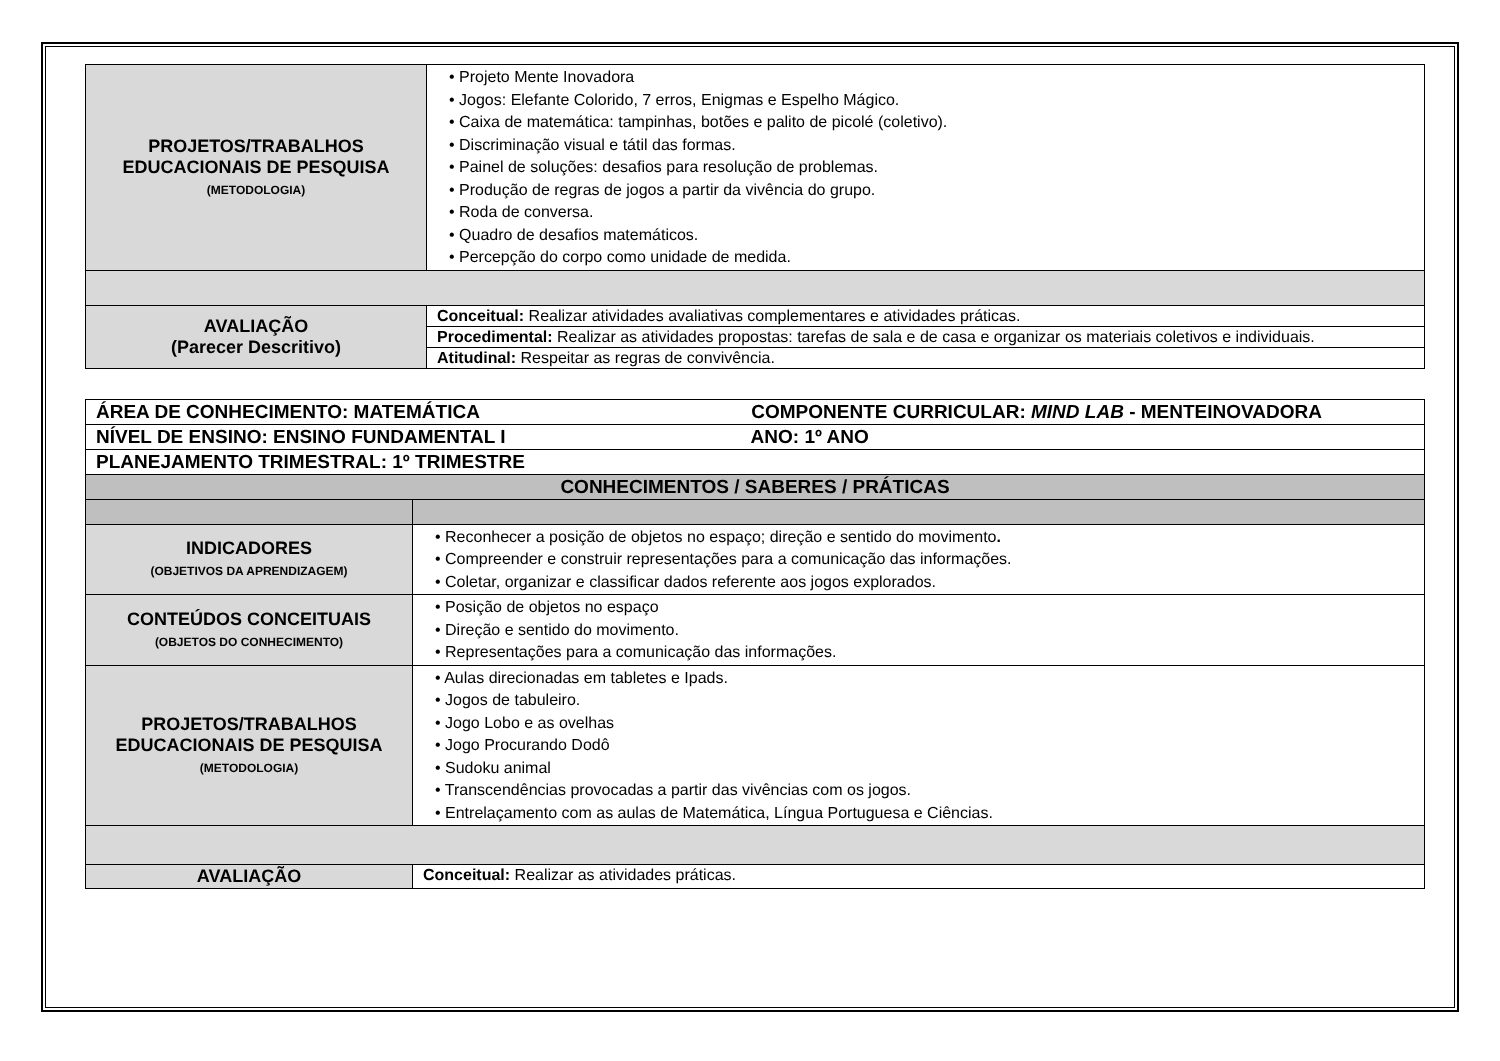| PROJETOS/TRABALHOS EDUCACIONAIS DE PESQUISA (METODOLOGIA) | • Projeto Mente Inovadora • Jogos: Elefante Colorido, 7 erros, Enigmas e Espelho Mágico. • Caixa de matemática: tampinhas, botões e palito de picolé (coletivo). • Discriminação visual e tátil das formas. • Painel de soluções: desafios para resolução de problemas. • Produção de regras de jogos a partir da vivência do grupo. • Roda de conversa. • Quadro de desafios matemáticos. • Percepção do corpo como unidade de medida. |
| AVALIAÇÃO (Parecer Descritivo) | Conceitual: Realizar atividades avaliativas complementares e atividades práticas. |
| | Procedimental: Realizar as atividades propostas: tarefas de sala e de casa e organizar os materiais coletivos e individuais. |
| | Atitudinal: Respeitar as regras de convivência. |
| ÁREA DE CONHECIMENTO: MATEMÁTICA COMPONENTE CURRICULAR: MIND LAB - MENTEINOVADORA | |
| NÍVEL DE ENSINO: ENSINO FUNDAMENTAL I ANO: 1º ANO | |
| PLANEJAMENTO TRIMESTRAL: 1º TRIMESTRE | |
| CONHECIMENTOS / SABERES / PRÁTICAS | |
| INDICADORES (OBJETIVOS DA APRENDIZAGEM) | • Reconhecer a posição de objetos no espaço; direção e sentido do movimento . • Compreender e construir representações para a comunicação das informações. • Coletar, organizar e classificar dados referente aos jogos explorados. |
| CONTEÚDOS CONCEITUAIS (OBJETOS DO CONHECIMENTO) | • Posição de objetos no espaço • Direção e sentido do movimento. • Representações para a comunicação das informações. |
| PROJETOS/TRABALHOS EDUCACIONAIS DE PESQUISA (METODOLOGIA) | • Aulas direcionadas em tabletes e Ipads. • Jogos de tabuleiro. • Jogo Lobo e as ovelhas • Jogo Procurando Dodô • Sudoku animal • Transcendências provocadas a partir das vivências com os jogos. • Entrelaçamento com as aulas de Matemática, Língua Portuguesa e Ciências. |
| AVALIAÇÃO | Conceitual: Realizar as atividades práticas. |